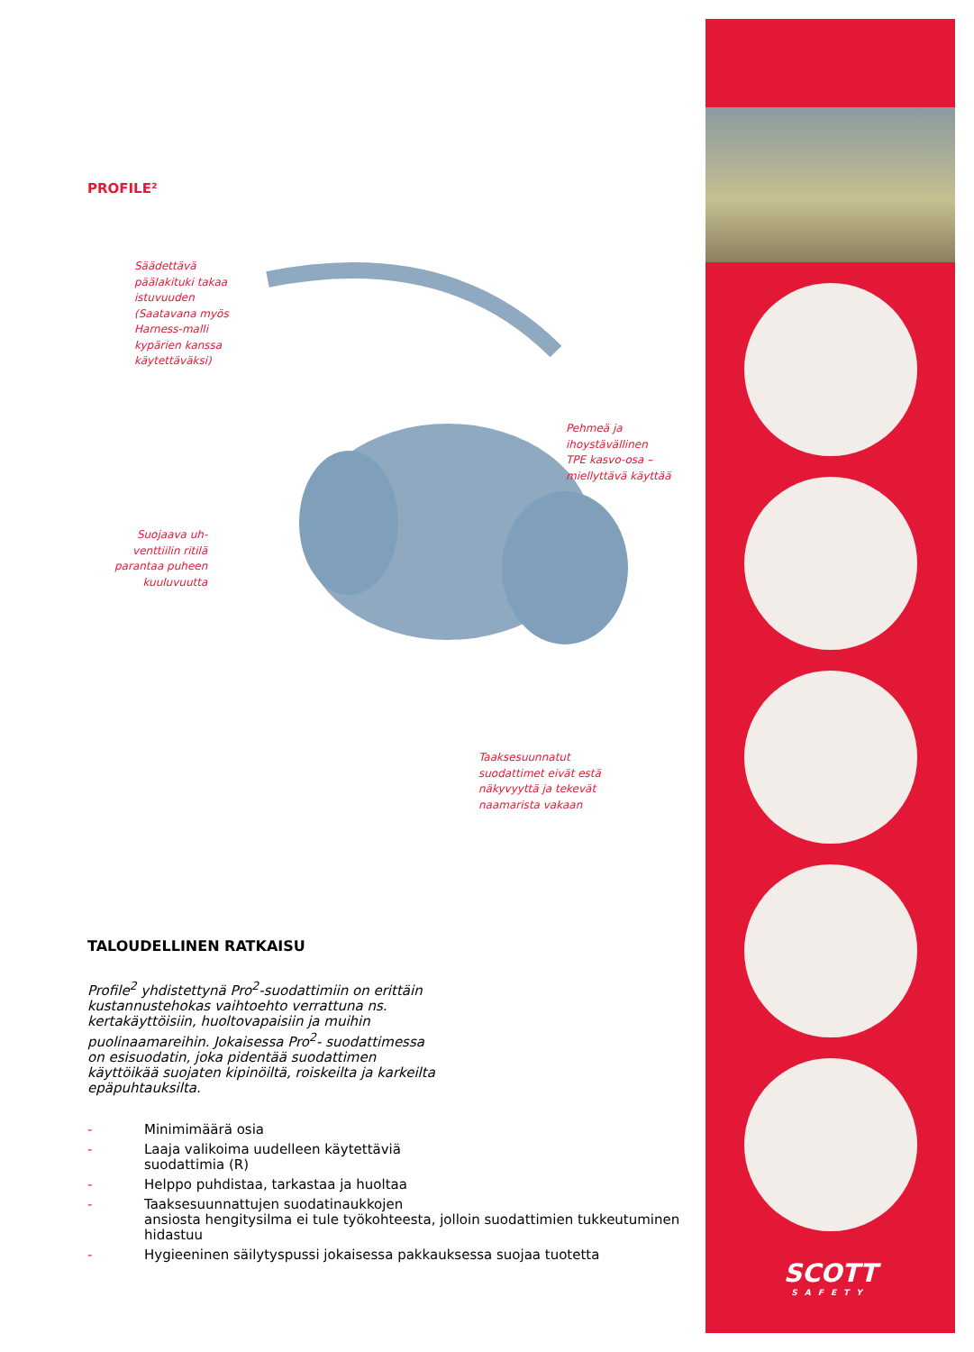PROFILE²
Säädettävä
päälakituki takaa
istuvuuden
(Saatavana myös
Harness-malli
kypärien kanssa
käytettäväksi)
Pehmeä ja
ihoystävällinen
TPE kasvo-osa –
miellyttävä käyttää
Suojaava uh-
venttiilin ritilä
parantaa puheen
kuuluvuutta
Taaksesuunnatut
suodattimet eivät estä
näkyvyyttä ja tekevät
naamarista vakaan
TALOUDELLINEN RATKAISU
Profile<sup>2</sup> yhdistettynä Pro<sup>2</sup>-suodattimiin on erittäin kustannustehokas vaihtoehto verrattuna ns. kertakäyttöisiin, huoltovapaisiin ja muihin puolinaamareihin. Jokaisessa Pro<sup>2</sup>- suodattimessa on esisuodatin, joka pidentää suodattimen käyttöikää suojaten kipinöiltä, roiskeilta ja karkeilta epäpuhtauksilta.
- Minimimäärä osia
- Laaja valikoima uudelleen käytettäviä
suodattimia (R)
- Helppo puhdistaa, tarkastaa ja huoltaa
- Taaksesuunnattujen suodatinaukkojen
ansiosta hengitysilma ei tule työkohteesta, jolloin suodattimien tukkeutuminen hidastuu
- Hygieeninen säilytyspussi jokaisessa pakkauksessa suojaa tuotetta
SCOTT
SAFETY